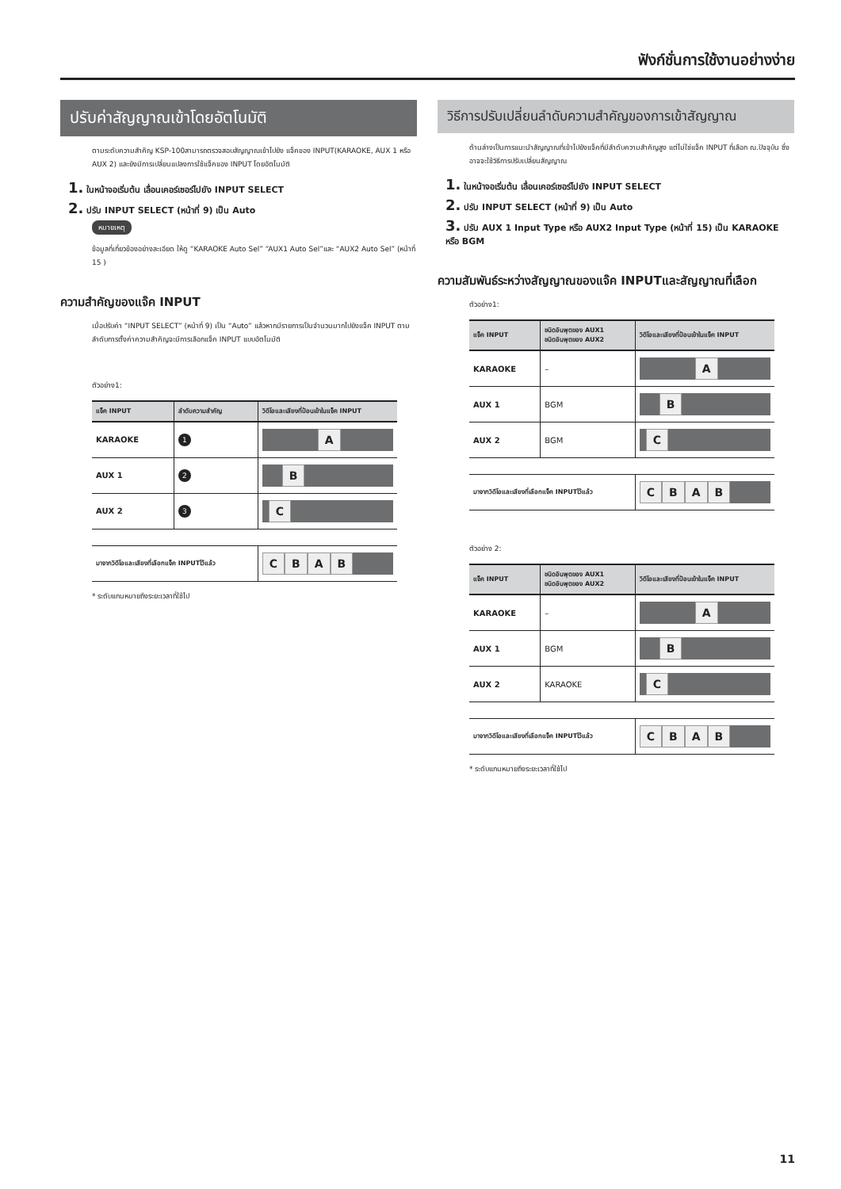ฟังก์ชั่นการใช้งานอย่างง่าย
ปรับค่าสัญญาณเข้าโดยอัตโนมัติ
ตามระดับความสำคัญ KSP-100สามารถตรวจสอบสัญญาณเข้าไปยัง แจ็คของ INPUT(KARAOKE, AUX 1 หรือ AUX 2) และยังมีการเปลี่ยนแปลงการใช้แจ็คของ INPUT โดยอัตโนมัติ
1. ในหน้าจอเริ่มต้น เลื่อนเคอร์เซอร์ไปยัง INPUT SELECT
2. ปรับ INPUT SELECT (หน้าที่ 9) เป็น Auto
หมายเหตุ
ข้อมูลที่เกี่ยวข้องอย่างละเอียด ให้ดู “KARAOKE Auto Sel” “AUX1 Auto Sel”และ “AUX2 Auto Sel” (หน้าที่ 15 )
ความสำคัญของแจ๊ค INPUT
เมื่อปรับค่า “INPUT SELECT” (หน้าที่ 9) เป็น “Auto” แล้วหากมีรายการเป็นจำนวนมากไปยังแจ็ค INPUT ตามลำดับการตั้งค่าความสำคัญจะมีการเลือกแจ็ค INPUT แบบอัตโนมัติ
ตัวอย่าง1:
| แจ็ค INPUT | ลำดับความสำคัญ | วิดีโอและเสียงที่ป้อนเข้าในแจ็ค INPUT |
| --- | --- | --- |
| KARAOKE | 1 | A |
| AUX 1 | 2 | B |
| AUX 2 | 3 | C |
| มาจากวิดีโอและเสียงที่เลือกแจ็ค INPUTไว้แล้ว | | C B A B |
* ระดับแกนหมายถึงระยะเวลาที่ใช้ไป
วิธีการปรับเปลี่ยนลำดับความสำคัญของการเข้าสัญญาณ
ด้านล่างเป็นการแนะนำสัญญาณที่เข้าไปยังแจ็คที่มีลำดับความสำคัญสูง แต่ไม่ใช่แจ็ค INPUT ที่เลือก ณ.ปัจจุบัน ซึ่งอาจจะใช้วิธีการปรับเปลี่ยนสัญญาณ
1. ในหน้าจอเริ่มต้น เลื่อนเคอร์เซอร์ไปยัง INPUT SELECT
2. ปรับ INPUT SELECT (หน้าที่ 9) เป็น Auto
3. ปรับ AUX 1 Input Type หรือ AUX2 Input Type (หน้าที่ 15) เป็น KARAOKE หรือ BGM
ความสัมพันธ์ระหว่างสัญญาณของแจ๊ค INPUTและสัญญาณที่เลือก
ตัวอย่าง1:
| แจ็ค INPUT | ชนิดอินพุตของ AUX1 ชนิดอินพุตของ AUX2 | วิดีโอและเสียงที่ป้อนเข้าในแจ็ค INPUT |
| --- | --- | --- |
| KARAOKE | – | A |
| AUX 1 | BGM | B |
| AUX 2 | BGM | C |
| มาจากวิดีโอและเสียงที่เลือกแจ็ค INPUTไว้แล้ว | | C B A B |
ตัวอย่าง 2:
| แจ็ค INPUT | ชนิดอินพุตของ AUX1 ชนิดอินพุตของ AUX2 | วิดีโอและเสียงที่ป้อนเข้าในแจ็ค INPUT |
| --- | --- | --- |
| KARAOKE | – | A |
| AUX 1 | BGM | B |
| AUX 2 | KARAOKE | C |
| มาจากวิดีโอและเสียงที่เลือกแจ็ค INPUTไว้แล้ว | | C B A B |
* ระดับแกนหมายถึงระยะเวลาที่ใช้ไป
11